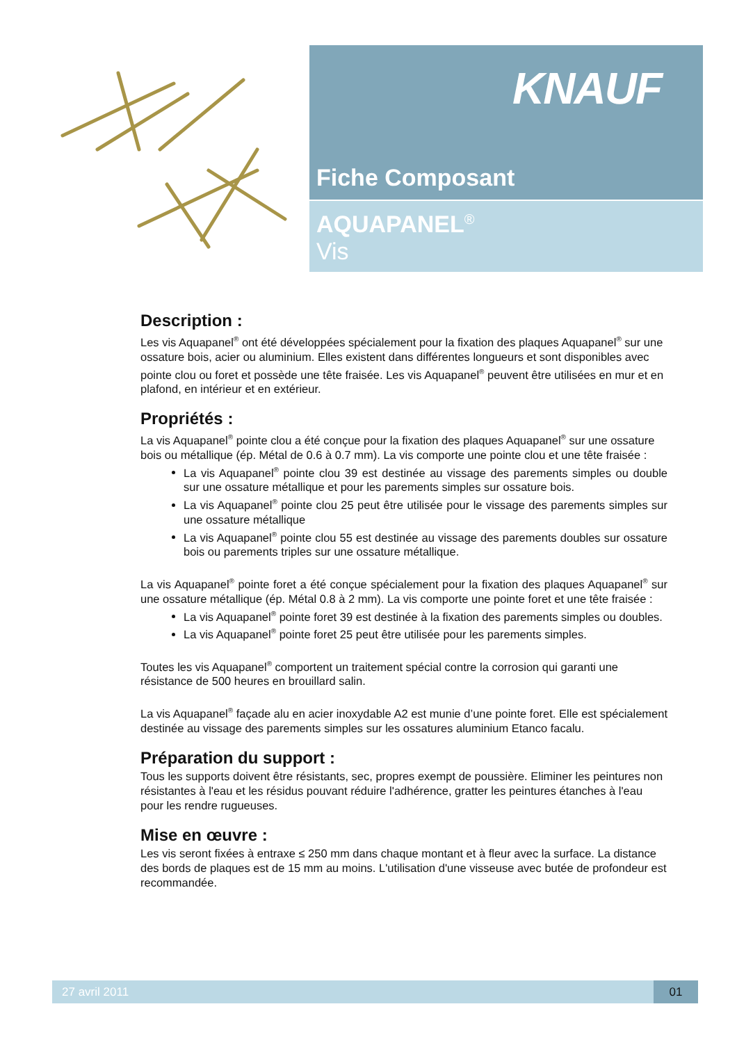KNAUF
Fiche Composant
AQUAPANEL<sup>®</sup>
Vis
Description :
Les vis Aquapanel<sup>®</sup> ont été développées spécialement pour la fixation des plaques Aquapanel<sup>®</sup> sur une ossature bois, acier ou aluminium. Elles existent dans différentes longueurs et sont disponibles avec pointe clou ou foret et possède une tête fraisée. Les vis Aquapanel<sup>®</sup> peuvent être utilisées en mur et en plafond, en intérieur et en extérieur.
Propriétés :
La vis Aquapanel<sup>®</sup> pointe clou a été conçue pour la fixation des plaques Aquapanel<sup>®</sup> sur une ossature bois ou métallique (ép. Métal de 0.6 à 0.7 mm). La vis comporte une pointe clou et une tête fraisée :
La vis Aquapanel<sup>®</sup> pointe clou 39 est destinée au vissage des parements simples ou double sur une ossature métallique et pour les parements simples sur ossature bois.
La vis Aquapanel<sup>®</sup> pointe clou 25 peut être utilisée pour le vissage des parements simples sur une ossature métallique
La vis Aquapanel<sup>®</sup> pointe clou 55 est destinée au vissage des parements doubles sur ossature bois ou parements triples sur une ossature métallique.
La vis Aquapanel<sup>®</sup> pointe foret a été conçue spécialement pour la fixation des plaques Aquapanel<sup>®</sup> sur une ossature métallique (ép. Métal 0.8 à 2 mm). La vis comporte une pointe foret et une tête fraisée :
La vis Aquapanel<sup>®</sup> pointe foret 39 est destinée à la fixation des parements simples ou doubles.
La vis Aquapanel<sup>®</sup> pointe foret 25 peut être utilisée pour les parements simples.
Toutes les vis Aquapanel<sup>®</sup> comportent un traitement spécial contre la corrosion qui garanti une résistance de 500 heures en brouillard salin.
La vis Aquapanel<sup>®</sup> façade alu en acier inoxydable A2 est munie d’une pointe foret. Elle est spécialement destinée au vissage des parements simples sur les ossatures aluminium Etanco facalu.
Préparation du support :
Tous les supports doivent être résistants, sec, propres exempt de poussière. Eliminer les peintures non résistantes à l'eau et les résidus pouvant réduire l'adhérence, gratter les peintures étanches à l'eau pour les rendre rugueuses.
Mise en œuvre :
Les vis seront fixées à entraxe ≤ 250 mm dans chaque montant et à fleur avec la surface. La distance des bords de plaques est de 15 mm au moins. L'utilisation d'une visseuse avec butée de profondeur est recommandée.
27 avril 2011 01